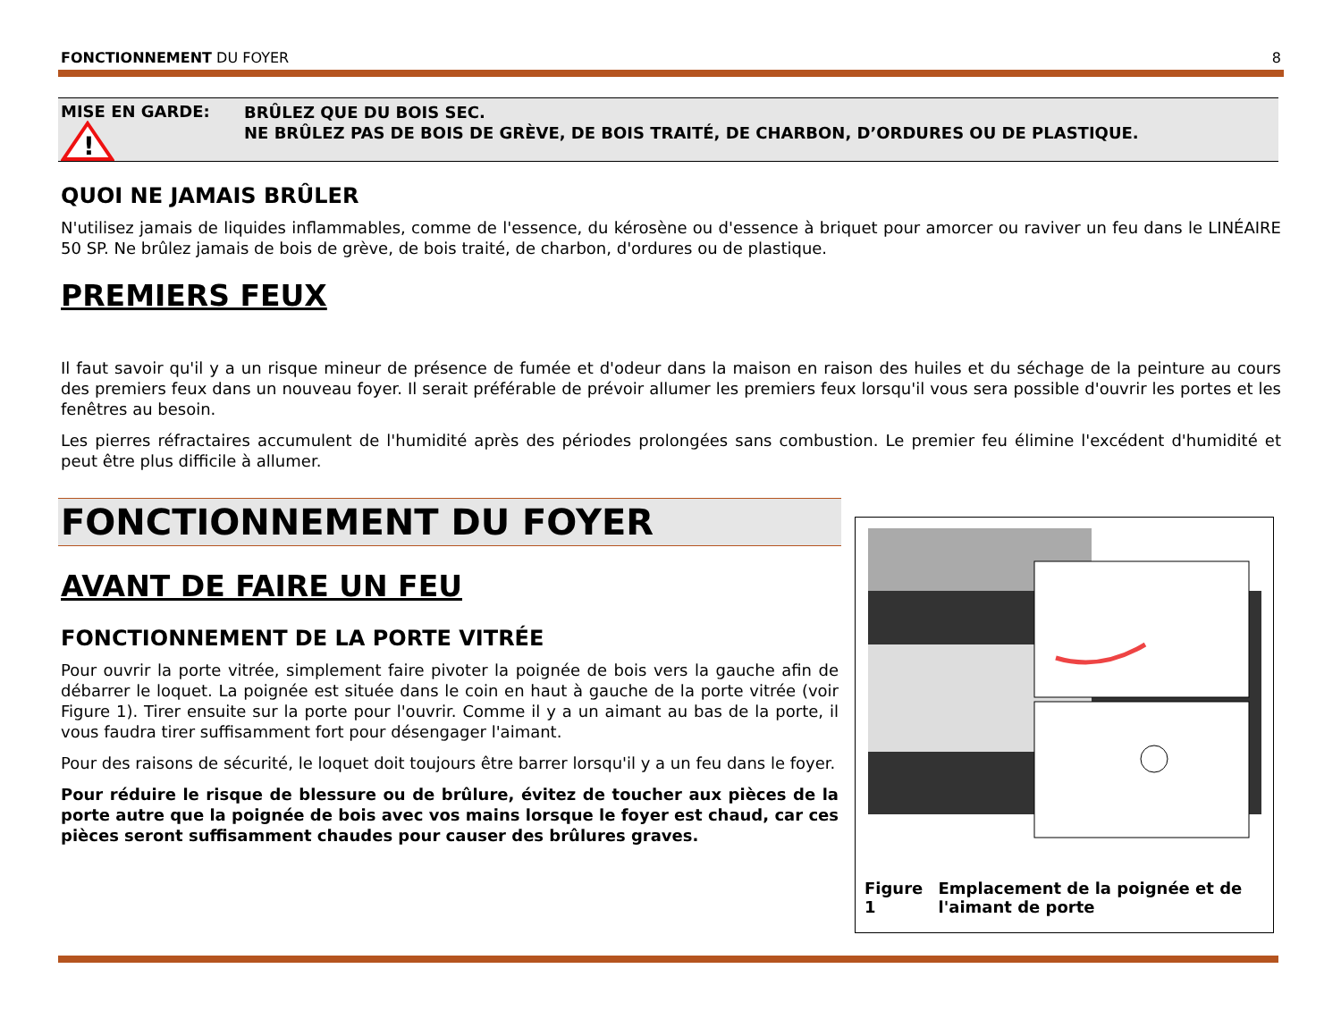FONCTIONNEMENT DU FOYER 8
MISE EN GARDE:
!
BRÛLEZ QUE DU BOIS SEC.
NE BRÛLEZ PAS DE BOIS DE GRÈVE, DE BOIS TRAITÉ, DE CHARBON, D’ORDURES OU DE PLASTIQUE.
QUOI NE JAMAIS BRÛLER
N'utilisez jamais de liquides inflammables, comme de l'essence, du kérosène ou d'essence à briquet pour amorcer ou raviver un feu dans le LINÉAIRE 50 SP. Ne brûlez jamais de bois de grève, de bois traité, de charbon, d'ordures ou de plastique.
PREMIERS FEUX
Il faut savoir qu'il y a un risque mineur de présence de fumée et d'odeur dans la maison en raison des huiles et du séchage de la peinture au cours des premiers feux dans un nouveau foyer. Il serait préférable de prévoir allumer les premiers feux lorsqu'il vous sera possible d'ouvrir les portes et les fenêtres au besoin.
Les pierres réfractaires accumulent de l'humidité après des périodes prolongées sans combustion. Le premier feu élimine l'excédent d'humidité et peut être plus difficile à allumer.
FONCTIONNEMENT DU FOYER
AVANT DE FAIRE UN FEU
FONCTIONNEMENT DE LA PORTE VITRÉE
Pour ouvrir la porte vitrée, simplement faire pivoter la poignée de bois vers la gauche afin de débarrer le loquet. La poignée est située dans le coin en haut à gauche de la porte vitrée (voir Figure 1). Tirer ensuite sur la porte pour l'ouvrir. Comme il y a un aimant au bas de la porte, il vous faudra tirer suffisamment fort pour désengager l'aimant.
Pour des raisons de sécurité, le loquet doit toujours être barrer lorsqu'il y a un feu dans le foyer.
Pour réduire le risque de blessure ou de brûlure, évitez de toucher aux pièces de la porte autre que la poignée de bois avec vos mains lorsque le foyer est chaud, car ces pièces seront suffisamment chaudes pour causer des brûlures graves.
Figure 1 Emplacement de la poignée et de l'aimant de porte